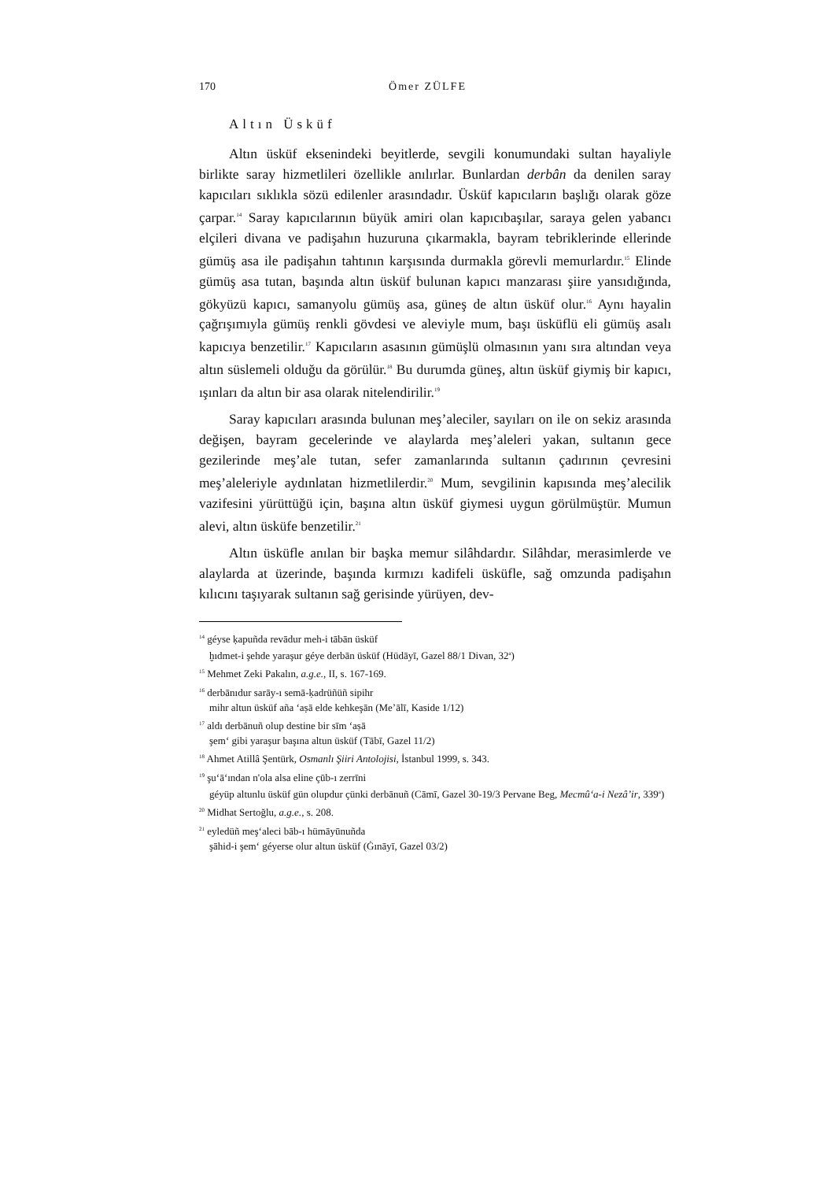170 Ömer ZÜLFE
Altın Üsküf
Altın üsküf eksenindeki beyitlerde, sevgili konumundaki sultan hayaliyle birlikte saray hizmetlileri özellikle anılırlar. Bunlardan derbân da denilen saray kapıcıları sıklıkla sözü edilenler arasındadır. Üsküf kapıcıların başlığı olarak göze çarpar.<sup>14</sup> Saray kapıcılarının büyük amiri olan kapıcıbaşılar, saraya gelen yabancı elçileri divana ve padişahın huzuruna çıkarmakla, bayram tebriklerinde ellerinde gümüş asa ile padişahın tahtının karşısında durmakla görevli memurlardır.<sup>15</sup> Elinde gümüş asa tutan, başında altın üsküf bulunan kapıcı manzarası şiire yansıdığında, gökyüzü kapıcı, samanyolu gümüş asa, güneş de altın üsküf olur.<sup>16</sup> Aynı hayalin çağrışımıyla gümüş renkli gövdesi ve aleviyle mum, başı üsküflü eli gümüş asalı kapıcıya benzetilir.<sup>17</sup> Kapıcıların asasının gümüşlü olmasının yanı sıra altından veya altın süslemeli olduğu da görülür.<sup>18</sup> Bu durumda güneş, altın üsküf giymiş bir kapıcı, ışınları da altın bir asa olarak nitelendirilir.<sup>19</sup>
Saray kapıcıları arasında bulunan meş’aleciler, sayıları on ile on sekiz arasında değişen, bayram gecelerinde ve alaylarda meş’aleleri yakan, sultanın gece gezilerinde meş’ale tutan, sefer zamanlarında sultanın çadırının çevresini meş’aleleriyle aydınlatan hizmetlilerdir.<sup>20</sup> Mum, sevgilinin kapısında meş’alecilik vazifesini yürüttüğü için, başına altın üsküf giymesi uygun görülmüştür. Mumun alevi, altın üsküfe benzetilir.<sup>21</sup>
Altın üsküfle anılan bir başka memur silâhdardır. Silâhdar, merasimlerde ve alaylarda at üzerinde, başında kırmızı kadifeli üsküfle, sağ omzunda padişahın kılıcını taşıyarak sultanın sağ gerisinde yürüyen, dev-
<sup>14</sup> géyse ḳapuñda revādur meh-i tābān üsküf
ḫıdmet-i şehde yaraşur géye derbān üsküf (Hüdāyī, Gazel 88/1 Divan, 32<sup>a</sup>)
<sup>15</sup> Mehmet Zeki Pakalın, a.g.e., II, s. 167-169.
<sup>16</sup> derbānıdur sarāy-ı semā-ḳadrüñüñ sipihr
mihr altun üsküf aña ‘aṣā elde kehkeşān (Me’ālī, Kaside 1/12)
<sup>17</sup> aldı derbānuñ olup destine bir sīm ‘aṣā
şem‘ gibi yaraşur başına altun üsküf (Tābī, Gazel 11/2)
<sup>18</sup> Ahmet Atillâ Şentürk, Osmanlı Şiiri Antolojisi, İstanbul 1999, s. 343.
<sup>19</sup> şu‘ā‘ından n'ola alsa eline çūb-ı zerrīni
géyüp altunlu üsküf gün olupdur çünki derbānuñ (Cāmī, Gazel 30-19/3 Pervane Beg, Mecmû‘a-i Nezâ’ir, 339<sup>a</sup>)
<sup>20</sup> Midhat Sertoğlu, a.g.e., s. 208.
<sup>21</sup> eyledüñ meş‘aleci bāb-ı hümāyūnuñda
şāhid-i şem‘ géyerse olur altun üsküf (Ġınāyī, Gazel 03/2)